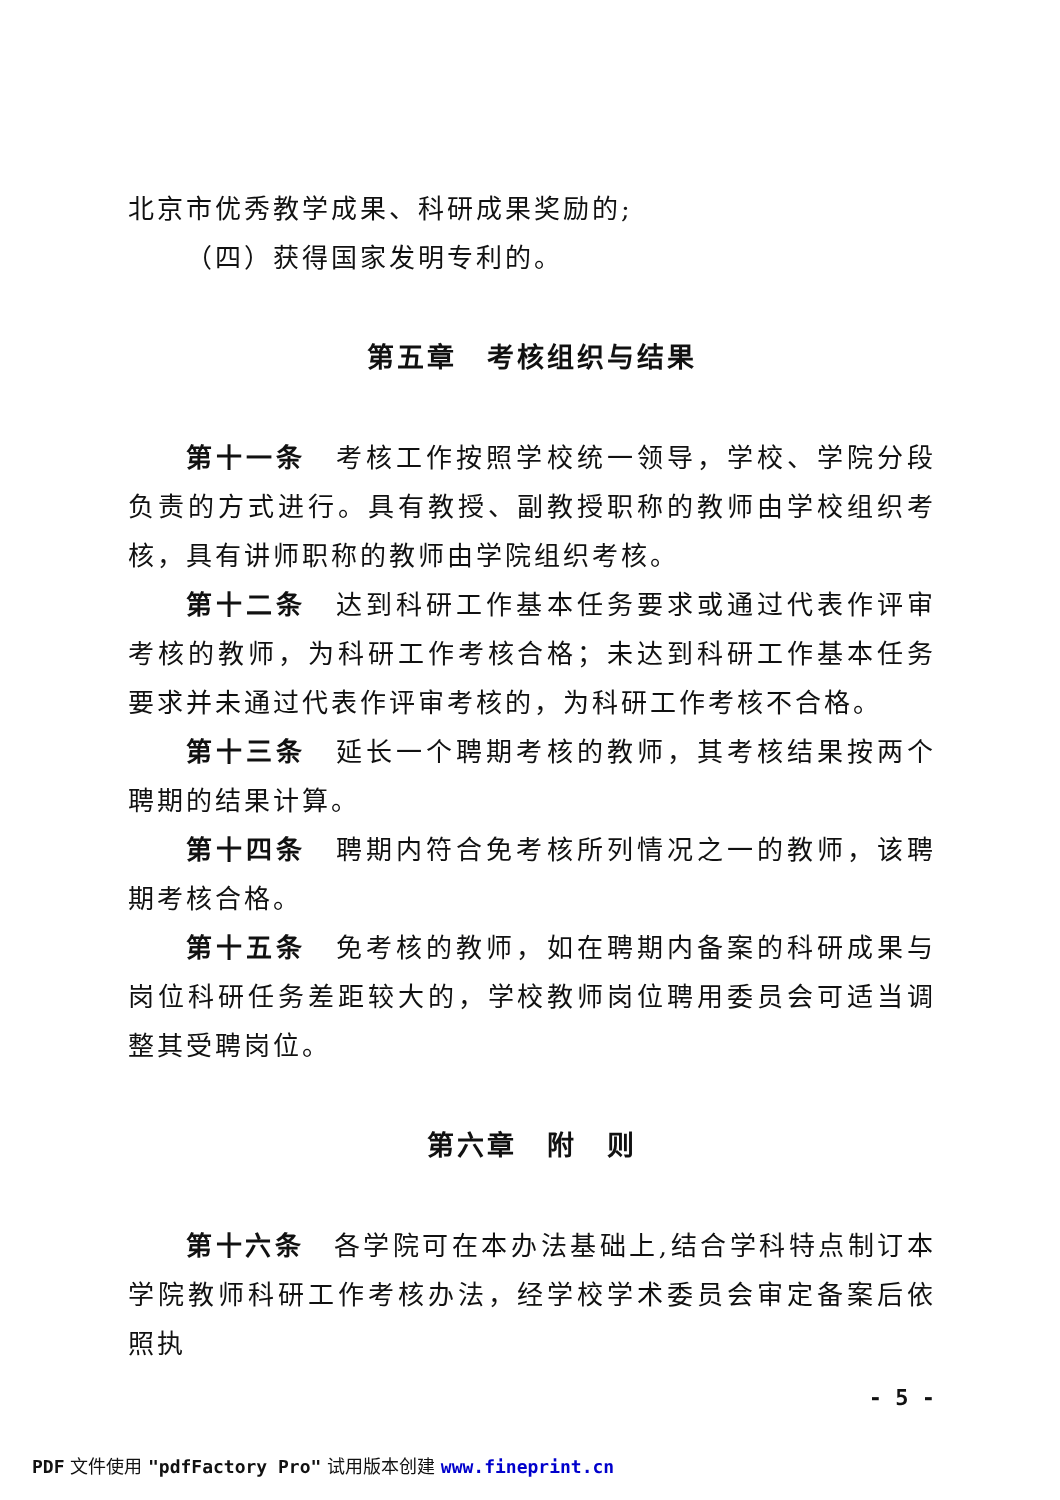北京市优秀教学成果、科研成果奖励的;
（四）获得国家发明专利的。
第五章　考核组织与结果
第十一条　考核工作按照学校统一领导，学校、学院分段负责的方式进行。具有教授、副教授职称的教师由学校组织考核，具有讲师职称的教师由学院组织考核。
第十二条　达到科研工作基本任务要求或通过代表作评审考核的教师，为科研工作考核合格；未达到科研工作基本任务要求并未通过代表作评审考核的，为科研工作考核不合格。
第十三条　延长一个聘期考核的教师，其考核结果按两个聘期的结果计算。
第十四条　聘期内符合免考核所列情况之一的教师，该聘期考核合格。
第十五条　免考核的教师，如在聘期内备案的科研成果与岗位科研任务差距较大的，学校教师岗位聘用委员会可适当调整其受聘岗位。
第六章　附　则
第十六条　各学院可在本办法基础上,结合学科特点制订本学院教师科研工作考核办法，经学校学术委员会审定备案后依照执
- 5 -
PDF 文件使用 "pdfFactory Pro" 试用版本创建 www.fineprint.cn